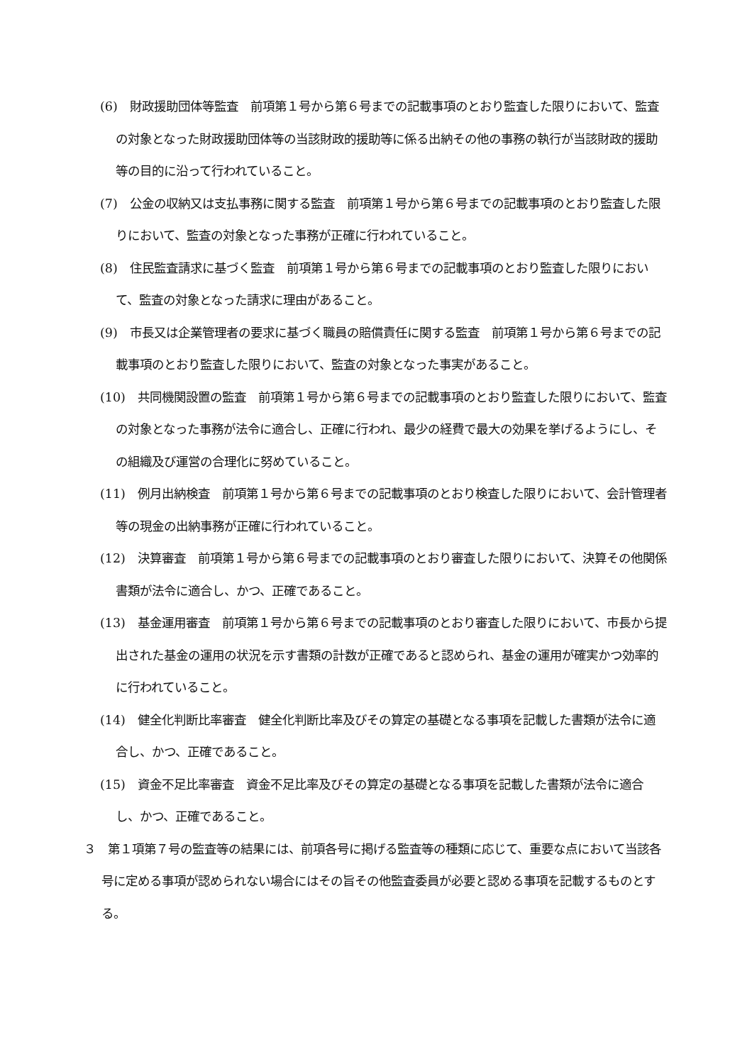(6)　財政援助団体等監査　前項第１号から第６号までの記載事項のとおり監査した限りにおいて、監査の対象となった財政援助団体等の当該財政的援助等に係る出納その他の事務の執行が当該財政的援助等の目的に沿って行われていること。
(7)　公金の収納又は支払事務に関する監査　前項第１号から第６号までの記載事項のとおり監査した限りにおいて、監査の対象となった事務が正確に行われていること。
(8)　住民監査請求に基づく監査　前項第１号から第６号までの記載事項のとおり監査した限りにおいて、監査の対象となった請求に理由があること。
(9)　市長又は企業管理者の要求に基づく職員の賠償責任に関する監査　前項第１号から第６号までの記載事項のとおり監査した限りにおいて、監査の対象となった事実があること。
(10)　共同機関設置の監査　前項第１号から第６号までの記載事項のとおり監査した限りにおいて、監査の対象となった事務が法令に適合し、正確に行われ、最少の経費で最大の効果を挙げるようにし、その組織及び運営の合理化に努めていること。
(11)　例月出納検査　前項第１号から第６号までの記載事項のとおり検査した限りにおいて、会計管理者等の現金の出納事務が正確に行われていること。
(12)　決算審査　前項第１号から第６号までの記載事項のとおり審査した限りにおいて、決算その他関係書類が法令に適合し、かつ、正確であること。
(13)　基金運用審査　前項第１号から第６号までの記載事項のとおり審査した限りにおいて、市長から提出された基金の運用の状況を示す書類の計数が正確であると認められ、基金の運用が確実かつ効率的に行われていること。
(14)　健全化判断比率審査　健全化判断比率及びその算定の基礎となる事項を記載した書類が法令に適合し、かつ、正確であること。
(15)　資金不足比率審査　資金不足比率及びその算定の基礎となる事項を記載した書類が法令に適合し、かつ、正確であること。
３　第１項第７号の監査等の結果には、前項各号に掲げる監査等の種類に応じて、重要な点において当該各号に定める事項が認められない場合にはその旨その他監査委員が必要と認める事項を記載するものとする。